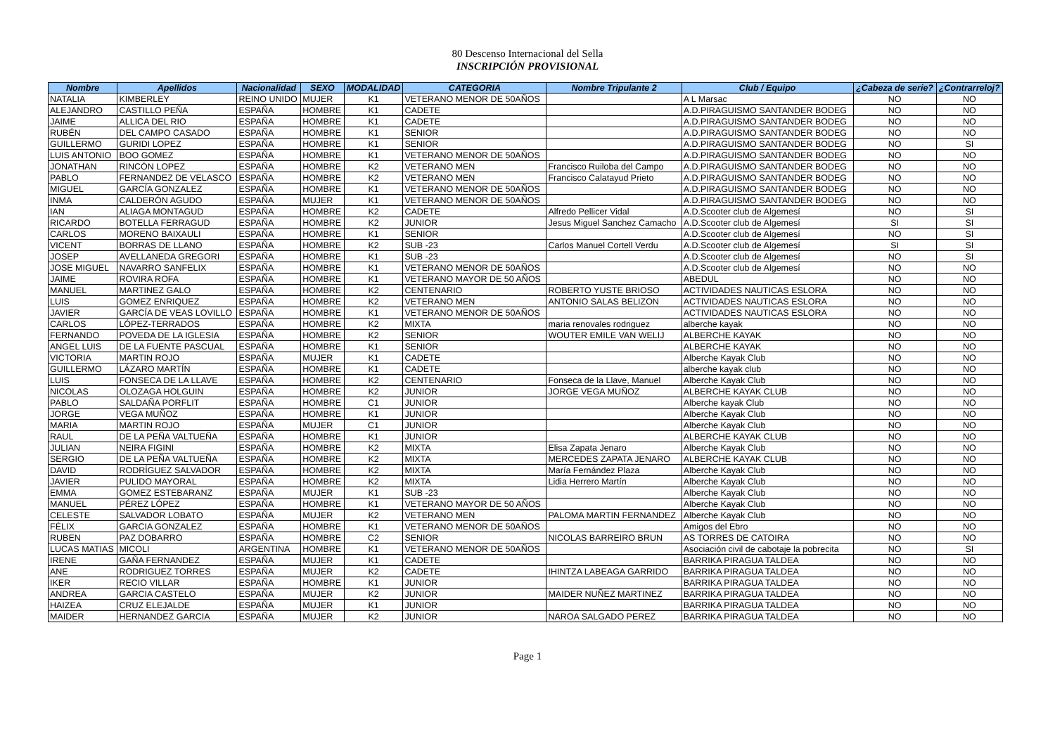80 Descenso Internacional del Sella
INSCRIPCIÓN PROVISIONAL
| Nombre | Apellidos | Nacionalidad | SEXO | MODALIDAD | CATEGORIA | Nombre Tripulante 2 | Club / Equipo | ¿Cabeza de serie? | ¿Contrarreloj? |
| --- | --- | --- | --- | --- | --- | --- | --- | --- | --- |
| NATALIA | KIMBERLEY | REINO UNIDO | MUJER | K1 | VETERANO MENOR DE 50AÑOS | | A L Marsac | NO | NO |
| ALEJANDRO | CASTILLO PEÑA | ESPAÑA | HOMBRE | K1 | CADETE | | A.D.PIRAGUISMO SANTANDER BODEG | NO | NO |
| JAIME | ALLICA DEL RIO | ESPAÑA | HOMBRE | K1 | CADETE | | A.D.PIRAGUISMO SANTANDER BODEG | NO | NO |
| RUBÉN | DEL CAMPO CASADO | ESPAÑA | HOMBRE | K1 | SENIOR | | A.D.PIRAGUISMO SANTANDER BODEG | NO | NO |
| GUILLERMO | GURIDI LOPEZ | ESPAÑA | HOMBRE | K1 | SENIOR | | A.D.PIRAGUISMO SANTANDER BODEG | NO | SI |
| LUIS ANTONIO | BOO GOMEZ | ESPAÑA | HOMBRE | K1 | VETERANO MENOR DE 50AÑOS | | A.D.PIRAGUISMO SANTANDER BODEG | NO | NO |
| JONATHAN | RINCÓN LOPEZ | ESPAÑA | HOMBRE | K2 | VETERANO MEN | Francisco Ruiloba del Campo | A.D.PIRAGUISMO SANTANDER BODEG | NO | NO |
| PABLO | FERNANDEZ DE VELASCO | ESPAÑA | HOMBRE | K2 | VETERANO MEN | Francisco Calatayud Prieto | A.D.PIRAGUISMO SANTANDER BODEG | NO | NO |
| MIGUEL | GARCÍA GONZALEZ | ESPAÑA | HOMBRE | K1 | VETERANO MENOR DE 50AÑOS | | A.D.PIRAGUISMO SANTANDER BODEG | NO | NO |
| INMA | CALDERÓN AGUDO | ESPAÑA | MUJER | K1 | VETERANO MENOR DE 50AÑOS | | A.D.PIRAGUISMO SANTANDER BODEG | NO | NO |
| IAN | ALIAGA MONTAGUD | ESPAÑA | HOMBRE | K2 | CADETE | Alfredo Pellicer Vidal | A.D.Scooter club de Algemesí | NO | SI |
| RICARDO | BOTELLA FERRAGUD | ESPAÑA | HOMBRE | K2 | JUNIOR | Jesus Miguel Sanchez Camacho | A.D.Scooter club de Algemesí | SI | SI |
| CARLOS | MORENO BAIXAULI | ESPAÑA | HOMBRE | K1 | SENIOR | | A.D.Scooter club de Algemesí | NO | SI |
| VICENT | BORRAS DE LLANO | ESPAÑA | HOMBRE | K2 | SUB -23 | Carlos Manuel Cortell Verdu | A.D.Scooter club de Algemesí | SI | SI |
| JOSEP | AVELLANEDA GREGORI | ESPAÑA | HOMBRE | K1 | SUB -23 | | A.D.Scooter club de Algemesí | NO | SI |
| JOSE MIGUEL | NAVARRO SANFELIX | ESPAÑA | HOMBRE | K1 | VETERANO MENOR DE 50AÑOS | | A.D.Scooter club de Algemesí | NO | NO |
| JAIME | ROVIRA ROFA | ESPAÑA | HOMBRE | K1 | VETERANO MAYOR DE 50 AÑOS | | ABEDUL | NO | NO |
| MANUEL | MARTINEZ GALO | ESPAÑA | HOMBRE | K2 | CENTENARIO | ROBERTO YUSTE BRIOSO | ACTIVIDADES NAUTICAS ESLORA | NO | NO |
| LUIS | GOMEZ ENRIQUEZ | ESPAÑA | HOMBRE | K2 | VETERANO MEN | ANTONIO SALAS BELIZON | ACTIVIDADES NAUTICAS ESLORA | NO | NO |
| JAVIER | GARCÍA DE VEAS LOVILLO | ESPAÑA | HOMBRE | K1 | VETERANO MENOR DE 50AÑOS | | ACTIVIDADES NAUTICAS ESLORA | NO | NO |
| CARLOS | LÓPEZ-TERRADOS | ESPAÑA | HOMBRE | K2 | MIXTA | maria renovales rodriguez | alberche kayak | NO | NO |
| FERNANDO | POVEDA DE LA IGLESIA | ESPAÑA | HOMBRE | K2 | SENIOR | WOUTER EMILE VAN WELIJ | ALBERCHE KAYAK | NO | NO |
| ANGEL LUIS | DE LA FUENTE PASCUAL | ESPAÑA | HOMBRE | K1 | SENIOR | | ALBERCHE KAYAK | NO | NO |
| VICTORIA | MARTIN ROJO | ESPAÑA | MUJER | K1 | CADETE | | Alberche Kayak Club | NO | NO |
| GUILLERMO | LÁZARO MARTÍN | ESPAÑA | HOMBRE | K1 | CADETE | | alberche kayak club | NO | NO |
| LUIS | FONSECA DE LA LLAVE | ESPAÑA | HOMBRE | K2 | CENTENARIO | Fonseca de la Llave, Manuel | Alberche Kayak Club | NO | NO |
| NICOLAS | OLOZAGA HOLGUIN | ESPAÑA | HOMBRE | K2 | JUNIOR | JORGE VEGA MUÑOZ | ALBERCHE KAYAK CLUB | NO | NO |
| PABLO | SALDAÑA PORFLIT | ESPAÑA | HOMBRE | C1 | JUNIOR | | Alberche kayak Club | NO | NO |
| JORGE | VEGA MUÑOZ | ESPAÑA | HOMBRE | K1 | JUNIOR | | Alberche Kayak Club | NO | NO |
| MARIA | MARTIN ROJO | ESPAÑA | MUJER | C1 | JUNIOR | | Alberche Kayak Club | NO | NO |
| RAUL | DE LA PEÑA VALTUEÑA | ESPAÑA | HOMBRE | K1 | JUNIOR | | ALBERCHE KAYAK CLUB | NO | NO |
| JULIAN | NEIRA FIGINI | ESPAÑA | HOMBRE | K2 | MIXTA | Elisa Zapata Jenaro | Alberche Kayak Club | NO | NO |
| SERGIO | DE LA PEÑA VALTUEÑA | ESPAÑA | HOMBRE | K2 | MIXTA | MERCEDES ZAPATA JENARO | ALBERCHE KAYAK CLUB | NO | NO |
| DAVID | RODRÍGUEZ SALVADOR | ESPAÑA | HOMBRE | K2 | MIXTA | María Fernández Plaza | Alberche Kayak Club | NO | NO |
| JAVIER | PULIDO MAYORAL | ESPAÑA | HOMBRE | K2 | MIXTA | Lidia Herrero Martín | Alberche Kayak Club | NO | NO |
| EMMA | GOMEZ ESTEBARANZ | ESPAÑA | MUJER | K1 | SUB -23 | | Alberche Kayak Club | NO | NO |
| MANUEL | PÉREZ LÓPEZ | ESPAÑA | HOMBRE | K1 | VETERANO MAYOR DE 50 AÑOS | | Alberche Kayak Club | NO | NO |
| CELESTE | SALVADOR LOBATO | ESPAÑA | MUJER | K2 | VETERANO MEN | PALOMA MARTIN FERNANDEZ | Alberche Kayak Club | NO | NO |
| FÉLIX | GARCIA GONZALEZ | ESPAÑA | HOMBRE | K1 | VETERANO MENOR DE 50AÑOS | | Amigos del Ebro | NO | NO |
| RUBEN | PAZ DOBARRO | ESPAÑA | HOMBRE | C2 | SENIOR | NICOLAS BARREIRO BRUN | AS TORRES DE CATOIRA | NO | NO |
| LUCAS MATIAS | MICOLI | ARGENTINA | HOMBRE | K1 | VETERANO MENOR DE 50AÑOS | | Asociación civil de cabotaje la pobrecita | NO | SI |
| IRENE | GAÑA FERNANDEZ | ESPAÑA | MUJER | K1 | CADETE | | BARRIKA PIRAGUA TALDEA | NO | NO |
| ANE | RODRIGUEZ TORRES | ESPAÑA | MUJER | K2 | CADETE | IHINTZA LABEAGA GARRIDO | BARRIKA PIRAGUA TALDEA | NO | NO |
| IKER | RECIO VILLAR | ESPAÑA | HOMBRE | K1 | JUNIOR | | BARRIKA PIRAGUA TALDEA | NO | NO |
| ANDREA | GARCIA CASTELO | ESPAÑA | MUJER | K2 | JUNIOR | MAIDER NUÑEZ MARTINEZ | BARRIKA PIRAGUA TALDEA | NO | NO |
| HAIZEA | CRUZ ELEJALDE | ESPAÑA | MUJER | K1 | JUNIOR | | BARRIKA PIRAGUA TALDEA | NO | NO |
| MAIDER | HERNANDEZ GARCIA | ESPAÑA | MUJER | K2 | JUNIOR | NAROA SALGADO PEREZ | BARRIKA PIRAGUA TALDEA | NO | NO |
Page 1